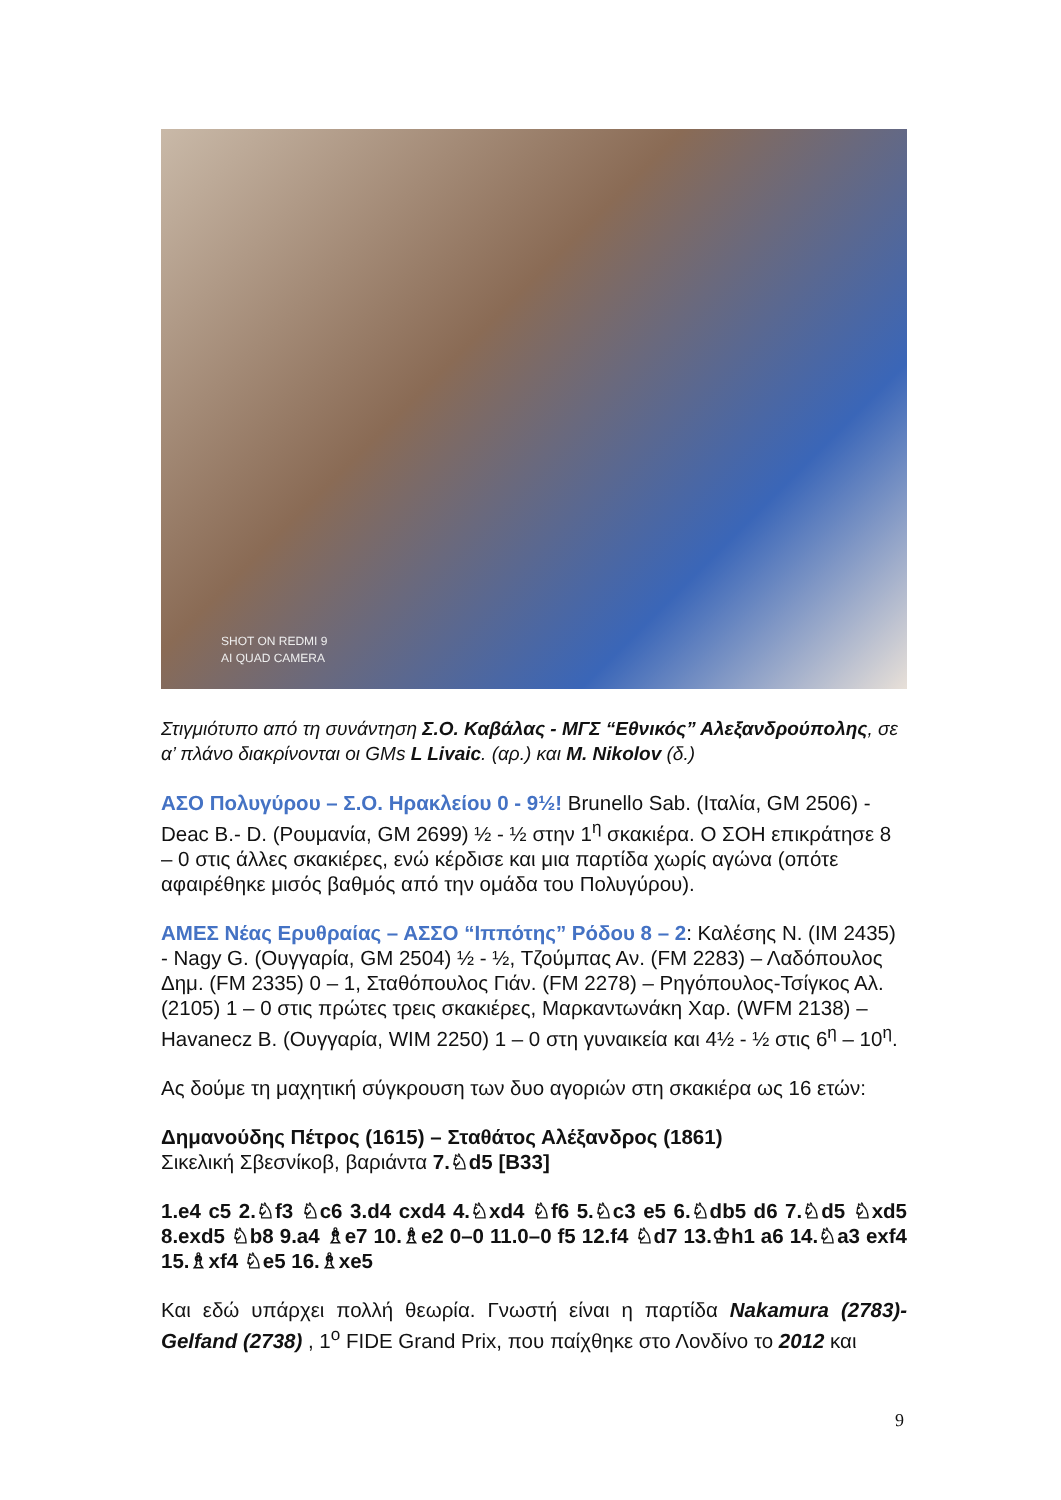SHOT ON REDMI 9
AI QUAD CAMERA
Στιγμιότυπο από τη συνάντηση Σ.Ο. Καβάλας - ΜΓΣ “Εθνικός” Αλεξανδρούπολης, σε α’ πλάνο διακρίνονται οι GMs L Livaic. (αρ.) και M. Nikolov (δ.)
ΑΣΟ Πολυγύρου – Σ.Ο. Ηρακλείου 0 - 9½! Brunello Sab. (Ιταλία, GM 2506) - Deac B.- D. (Ρουμανία, GM 2699) ½ - ½ στην 1<sup>η</sup> σκακιέρα. Ο ΣΟΗ επικράτησε 8 – 0 στις άλλες σκακιέρες, ενώ κέρδισε και μια παρτίδα χωρίς αγώνα (οπότε αφαιρέθηκε μισός βαθμός από την ομάδα του Πολυγύρου).
ΑΜΕΣ Νέας Ερυθραίας – ΑΣΣΟ “Ιππότης” Ρόδου 8 – 2: Καλέσης Ν. (IM 2435) - Nagy G. (Ουγγαρία, GM 2504) ½ - ½, Τζούμπας Αν. (FM 2283) – Λαδόπουλος Δημ. (FM 2335) 0 – 1, Σταθόπουλος Γιάν. (FM 2278) – Ρηγόπουλος-Τσίγκος Αλ. (2105) 1 – 0 στις πρώτες τρεις σκακιέρες, Μαρκαντωνάκη Χαρ. (WFM 2138) – Havanecz B. (Ουγγαρία, WIM 2250) 1 – 0 στη γυναικεία και 4½ - ½ στις 6<sup>η</sup> – 10<sup>η</sup>.
Ας δούμε τη μαχητική σύγκρουση των δυο αγοριών στη σκακιέρα ως 16 ετών:
Δημανούδης Πέτρος (1615) – Σταθάτος Αλέξανδρος (1861)
Σικελική Σβεσνίκοβ, βαριάντα 7.♘d5 [B33]
1.e4 c5 2.♘f3 ♘c6 3.d4 cxd4 4.♘xd4 ♘f6 5.♘c3 e5 6.♘db5 d6 7.♘d5 ♘xd5 8.exd5 ♘b8 9.a4 ♗e7 10.♗e2 0–0 11.0–0 f5 12.f4 ♘d7 13.♔h1 a6 14.♘a3 exf4 15.♗xf4 ♘e5 16.♗xe5
Και εδώ υπάρχει πολλή θεωρία. Γνωστή είναι η παρτίδα Nakamura (2783)-Gelfand (2738) , 1<sup>ο</sup> FIDE Grand Prix, που παίχθηκε στο Λονδίνο το 2012 και
9